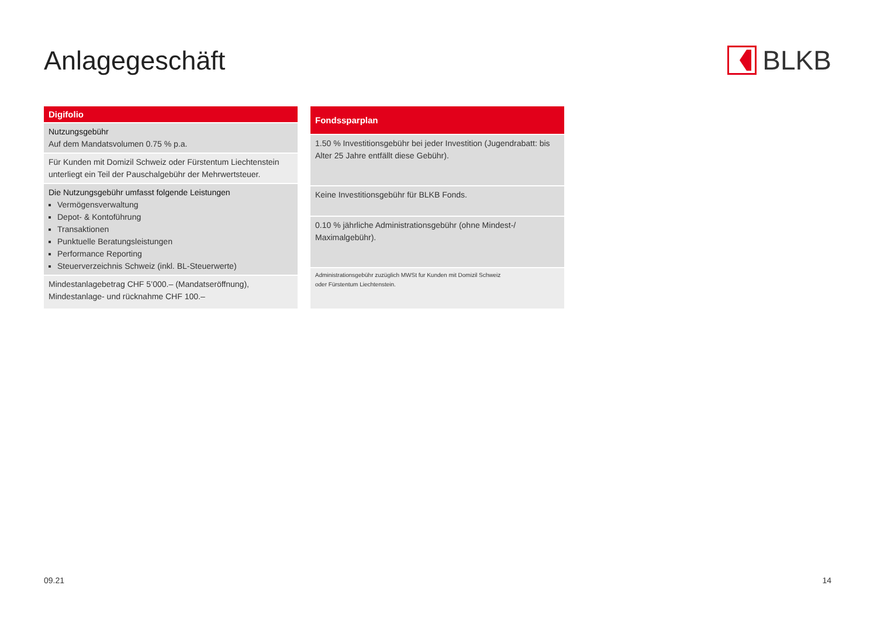Anlagegeschäft BLKB
| Digifolio |
| --- |
| Nutzungsgebühr Auf dem Mandatsvolumen 0.75 % p.a. |
| Für Kunden mit Domizil Schweiz oder Fürstentum Liechtenstein unterliegt ein Teil der Pauschalgebühr der Mehrwertsteuer. |
| Die Nutzungsgebühr umfasst folgende Leistungen Vermögensverwaltung Depot- & Kontoführung Transaktionen Punktuelle Beratungsleistungen Performance Reporting Steuerverzeichnis Schweiz (inkl. BL-Steuerwerte) |
| Mindestanlagebetrag CHF 5’000.– (Mandatseröffnung), Mindestanlage- und rücknahme CHF 100.– |
| Fondssparplan |
| --- |
| 1.50 % Investitionsgebühr bei jeder Investition (Jugendrabatt: bis Alter 25 Jahre entfällt diese Gebühr). |
| Keine Investitionsgebühr für BLKB Fonds. |
| 0.10 % jährliche Administrationsgebühr (ohne Mindest-/ Maximalgebühr). |
| Administrationsgebühr zuzüglich MWSt fur Kunden mit Domizil Schweiz oder Fürstentum Liechtenstein. |
09.21 14